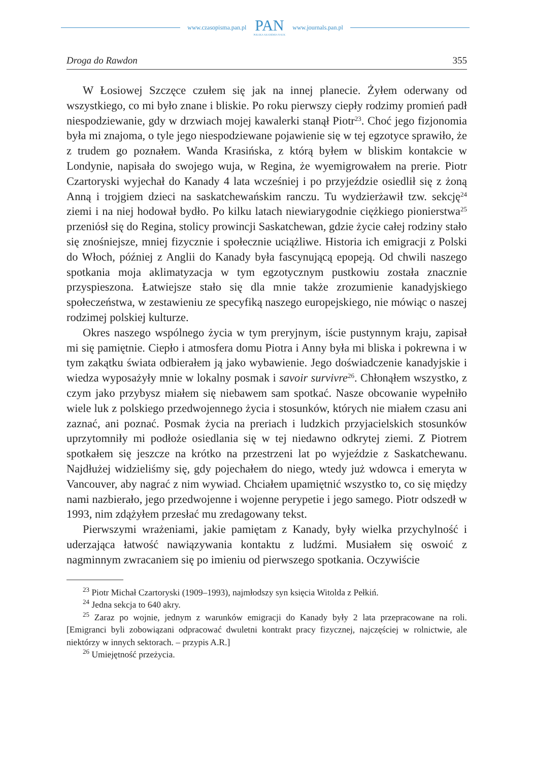www.czasopisma.pan.pl
PAN
POLSKA AKADEMIA NAUK
www.journals.pan.pl
Droga do Rawdon 355
W Łosiowej Szczęce czułem się jak na innej planecie. Żyłem oderwany od wszystkiego, co mi było znane i bliskie. Po roku pierwszy ciepły rodzimy promień padł niespodziewanie, gdy w drzwiach mojej kawalerki stanął Piotr<sup>23</sup>. Choć jego fizjonomia była mi znajoma, o tyle jego niespodziewane pojawienie się w tej egzotyce sprawiło, że z trudem go poznałem. Wanda Krasińska, z którą byłem w bliskim kontakcie w Londynie, napisała do swojego wuja, w Regina, że wyemigrowałem na prerie. Piotr Czartoryski wyjechał do Kanady 4 lata wcześniej i po przyjeździe osiedlił się z żoną Anną i trojgiem dzieci na saskatchewańskim ranczu. Tu wydzierżawił tzw. sekcję<sup>24</sup> ziemi i na niej hodował bydło. Po kilku latach niewiarygodnie ciężkiego pionierstwa<sup>25</sup> przeniósł się do Regina, stolicy prowincji Saskatchewan, gdzie życie całej rodziny stało się znośniejsze, mniej fizycznie i społecznie uciążliwe. Historia ich emigracji z Polski do Włoch, później z Anglii do Kanady była fascynującą epopeją. Od chwili naszego spotkania moja aklimatyzacja w tym egzotycznym pustkowiu została znacznie przyspieszona. Łatwiejsze stało się dla mnie także zrozumienie kanadyjskiego społeczeństwa, w zestawieniu ze specyfiką naszego europejskiego, nie mówiąc o naszej rodzimej polskiej kulturze.
Okres naszego wspólnego życia w tym preryjnym, iście pustynnym kraju, zapisał mi się pamiętnie. Ciepło i atmosfera domu Piotra i Anny była mi bliska i pokrewna i w tym zakątku świata odbierałem ją jako wybawienie. Jego doświadczenie kanadyjskie i wiedza wyposażyły mnie w lokalny posmak i savoir survivre<sup>26</sup>. Chłonąłem wszystko, z czym jako przybysz miałem się niebawem sam spotkać. Nasze obcowanie wypełniło wiele luk z polskiego przedwojennego życia i stosunków, których nie miałem czasu ani zaznać, ani poznać. Posmak życia na preriach i ludzkich przyjacielskich stosunków uprzytomniły mi podłoże osiedlania się w tej niedawno odkrytej ziemi. Z Piotrem spotkałem się jeszcze na krótko na przestrzeni lat po wyjeździe z Saskatchewanu. Najdłużej widzieliśmy się, gdy pojechałem do niego, wtedy już wdowca i emeryta w Vancouver, aby nagrać z nim wywiad. Chciałem upamiętnić wszystko to, co się między nami nazbierało, jego przedwojenne i wojenne perypetie i jego samego. Piotr odszedł w 1993, nim zdążyłem przesłać mu zredagowany tekst.
Pierwszymi wrażeniami, jakie pamiętam z Kanady, były wielka przychylność i uderzająca łatwość nawiązywania kontaktu z ludźmi. Musiałem się oswoić z nagminnym zwracaniem się po imieniu od pierwszego spotkania. Oczywiście
<sup>23</sup> Piotr Michał Czartoryski (1909–1993), najmłodszy syn księcia Witolda z Pełkiń.
<sup>24</sup> Jedna sekcja to 640 akry.
<sup>25</sup> Zaraz po wojnie, jednym z warunków emigracji do Kanady były 2 lata przepracowane na roli. [Emigranci byli zobowiązani odpracować dwuletni kontrakt pracy fizycznej, najczęściej w rolnictwie, ale niektórzy w innych sektorach. – przypis A.R.]
<sup>26</sup> Umiejętność przeżycia.